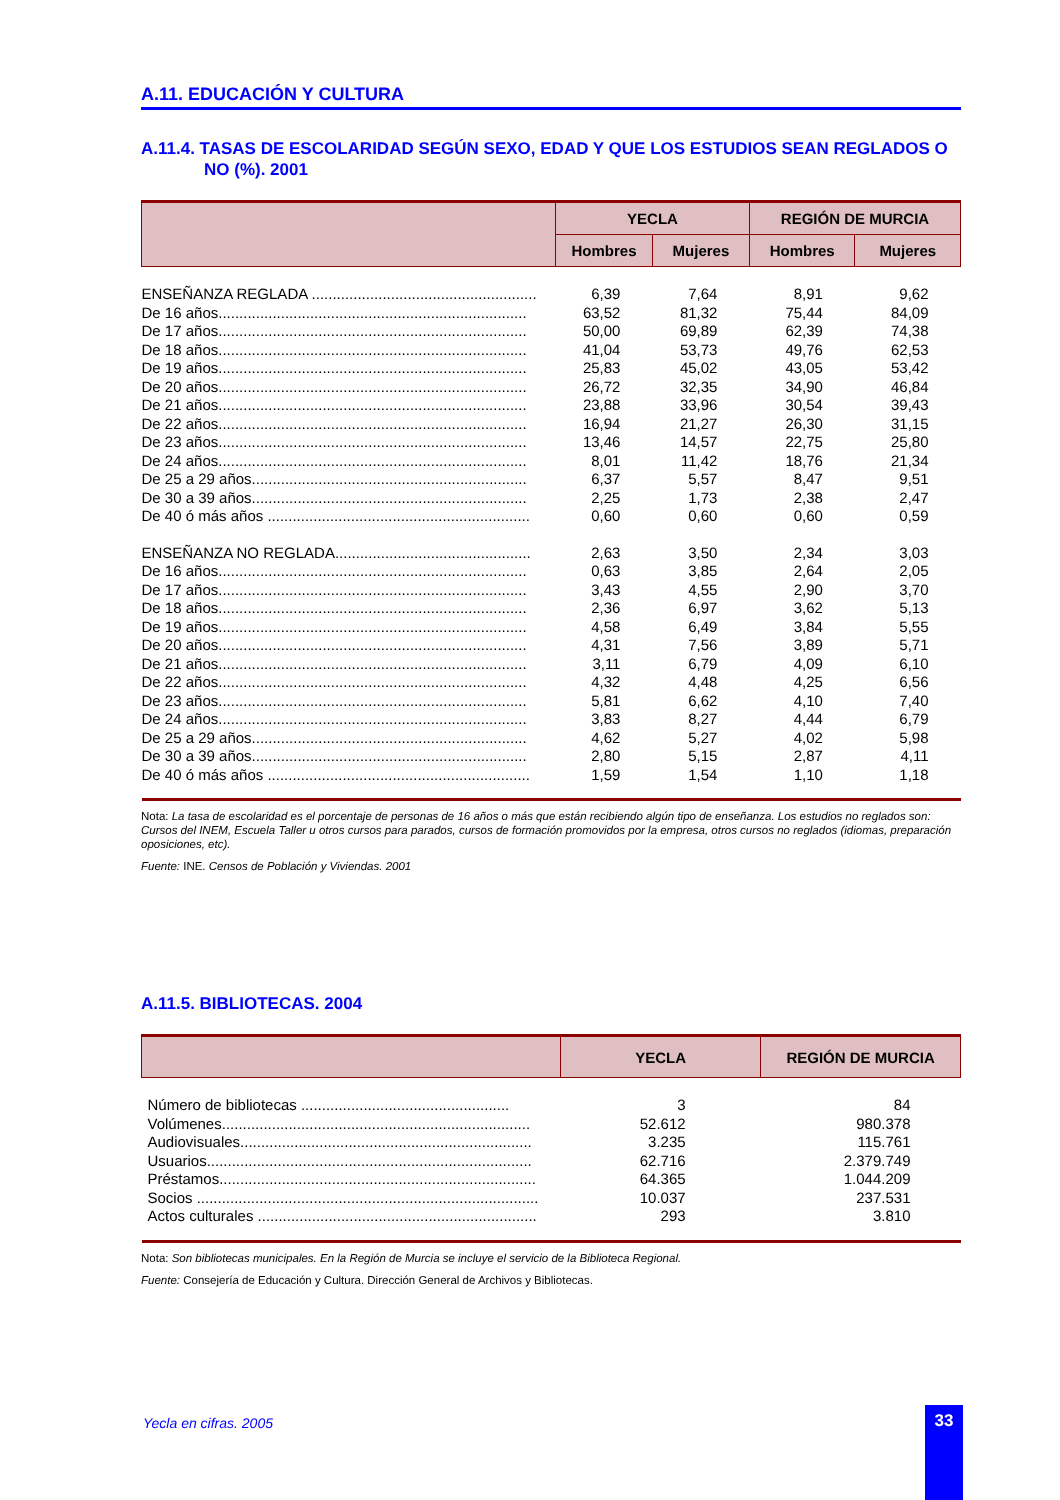A.11. EDUCACIÓN Y CULTURA
A.11.4. TASAS DE ESCOLARIDAD SEGÚN SEXO, EDAD Y QUE LOS ESTUDIOS SEAN REGLADOS O NO (%). 2001
| | YECLA | | REGIÓN DE MURCIA | |
| --- | --- | --- | --- | --- |
| | Hombres | Mujeres | Hombres | Mujeres |
| ENSEÑANZA REGLADA ...................................................... | 6,39 | 7,64 | 8,91 | 9,62 |
| De 16 años.......................................................................... | 63,52 | 81,32 | 75,44 | 84,09 |
| De 17 años.......................................................................... | 50,00 | 69,89 | 62,39 | 74,38 |
| De 18 años.......................................................................... | 41,04 | 53,73 | 49,76 | 62,53 |
| De 19 años.......................................................................... | 25,83 | 45,02 | 43,05 | 53,42 |
| De 20 años.......................................................................... | 26,72 | 32,35 | 34,90 | 46,84 |
| De 21 años.......................................................................... | 23,88 | 33,96 | 30,54 | 39,43 |
| De 22 años.......................................................................... | 16,94 | 21,27 | 26,30 | 31,15 |
| De 23 años.......................................................................... | 13,46 | 14,57 | 22,75 | 25,80 |
| De 24 años.......................................................................... | 8,01 | 11,42 | 18,76 | 21,34 |
| De 25 a 29 años.................................................................. | 6,37 | 5,57 | 8,47 | 9,51 |
| De 30 a 39 años.................................................................. | 2,25 | 1,73 | 2,38 | 2,47 |
| De 40 ó más años ............................................................... | 0,60 | 0,60 | 0,60 | 0,59 |
| ENSEÑANZA NO REGLADA............................................... | 2,63 | 3,50 | 2,34 | 3,03 |
| De 16 años.......................................................................... | 0,63 | 3,85 | 2,64 | 2,05 |
| De 17 años.......................................................................... | 3,43 | 4,55 | 2,90 | 3,70 |
| De 18 años.......................................................................... | 2,36 | 6,97 | 3,62 | 5,13 |
| De 19 años.......................................................................... | 4,58 | 6,49 | 3,84 | 5,55 |
| De 20 años.......................................................................... | 4,31 | 7,56 | 3,89 | 5,71 |
| De 21 años.......................................................................... | 3,11 | 6,79 | 4,09 | 6,10 |
| De 22 años.......................................................................... | 4,32 | 4,48 | 4,25 | 6,56 |
| De 23 años.......................................................................... | 5,81 | 6,62 | 4,10 | 7,40 |
| De 24 años.......................................................................... | 3,83 | 8,27 | 4,44 | 6,79 |
| De 25 a 29 años.................................................................. | 4,62 | 5,27 | 4,02 | 5,98 |
| De 30 a 39 años.................................................................. | 2,80 | 5,15 | 2,87 | 4,11 |
| De 40 ó más años ............................................................... | 1,59 | 1,54 | 1,10 | 1,18 |
Nota: La tasa de escolaridad es el porcentaje de personas de 16 años o más que están recibiendo algún tipo de enseñanza. Los estudios no reglados son: Cursos del INEM, Escuela Taller u otros cursos para parados, cursos de formación promovidos por la empresa, otros cursos no reglados (idiomas, preparación oposiciones, etc).
Fuente: INE. Censos de Población y Viviendas. 2001
A.11.5. BIBLIOTECAS. 2004
| | YECLA | REGIÓN DE MURCIA |
| --- | --- | --- |
| Número de bibliotecas .................................................. | 3 | 84 |
| Volúmenes.......................................................................... | 52.612 | 980.378 |
| Audiovisuales...................................................................... | 3.235 | 115.761 |
| Usuarios.............................................................................. | 62.716 | 2.379.749 |
| Préstamos............................................................................ | 64.365 | 1.044.209 |
| Socios .................................................................................. | 10.037 | 237.531 |
| Actos culturales ................................................................... | 293 | 3.810 |
Nota: Son bibliotecas municipales. En la Región de Murcia se incluye el servicio de la Biblioteca Regional.
Fuente: Consejería de Educación y Cultura. Dirección General de Archivos y Bibliotecas.
Yecla en cifras. 2005 33